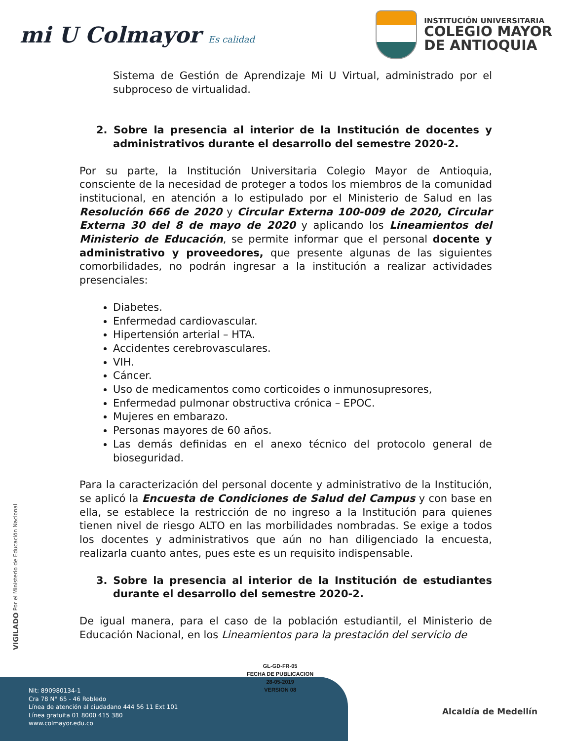mi U Colmayor Es calidad
INSTITUCIÓN UNIVERSITARIA
COLEGIO MAYOR
DE ANTIOQUIA
Sistema de Gestión de Aprendizaje Mi U Virtual, administrado por el subproceso de virtualidad.
2. Sobre la presencia al interior de la Institución de docentes y administrativos durante el desarrollo del semestre 2020-2.
Por su parte, la Institución Universitaria Colegio Mayor de Antioquia, consciente de la necesidad de proteger a todos los miembros de la comunidad institucional, en atención a lo estipulado por el Ministerio de Salud en las Resolución 666 de 2020 y Circular Externa 100-009 de 2020, Circular Externa 30 del 8 de mayo de 2020 y aplicando los Lineamientos del Ministerio de Educación, se permite informar que el personal docente y administrativo y proveedores, que presente algunas de las siguientes comorbilidades, no podrán ingresar a la institución a realizar actividades presenciales:
Diabetes.
Enfermedad cardiovascular.
Hipertensión arterial – HTA.
Accidentes cerebrovasculares.
VIH.
Cáncer.
Uso de medicamentos como corticoides o inmunosupresores,
Enfermedad pulmonar obstructiva crónica – EPOC.
Mujeres en embarazo.
Personas mayores de 60 años.
Las demás definidas en el anexo técnico del protocolo general de bioseguridad.
Para la caracterización del personal docente y administrativo de la Institución, se aplicó la Encuesta de Condiciones de Salud del Campus y con base en ella, se establece la restricción de no ingreso a la Institución para quienes tienen nivel de riesgo ALTO en las morbilidades nombradas. Se exige a todos los docentes y administrativos que aún no han diligenciado la encuesta, realizarla cuanto antes, pues este es un requisito indispensable.
3. Sobre la presencia al interior de la Institución de estudiantes durante el desarrollo del semestre 2020-2.
De igual manera, para el caso de la población estudiantil, el Ministerio de Educación Nacional, en los Lineamientos para la prestación del servicio de
VIGILADO Por el Ministerio de Educación Nacional
GL-GD-FR-05
FECHA DE PUBLICACION
28-05-2019
VERSION 08
Nit: 890980134-1
Cra 78 N° 65 - 46 Robledo
Línea de atención al ciudadano 444 56 11 Ext 101
Línea gratuita 01 8000 415 380
www.colmayor.edu.co
Alcaldía de Medellín